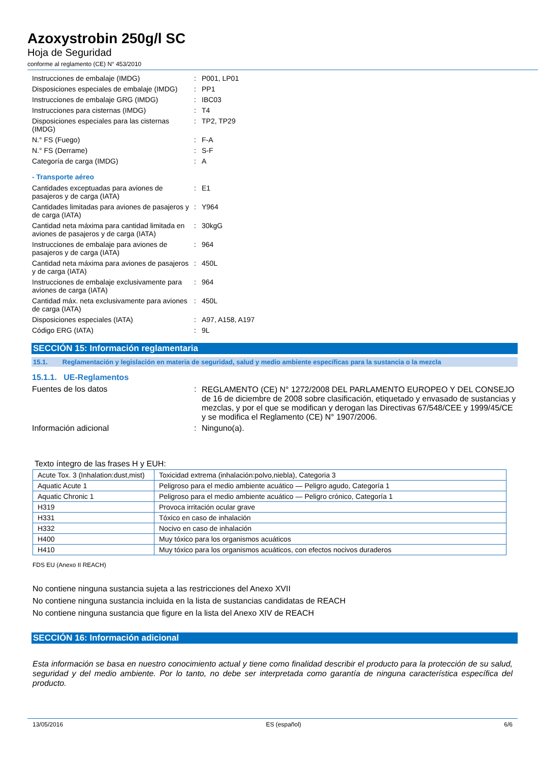Azoxystrobin 250g/l SC
Hoja de Seguridad
conforme al reglamento (CE) N° 453/2010
| Instrucciones de embalaje (IMDG) | : | P001, LP01 |
| Disposiciones especiales de embalaje (IMDG) | : | PP1 |
| Instrucciones de embalaje GRG (IMDG) | : | IBC03 |
| Instrucciones para cisternas (IMDG) | : | T4 |
| Disposiciones especiales para las cisternas (IMDG) | : | TP2, TP29 |
| N.° FS (Fuego) | : | F-A |
| N.° FS (Derrame) | : | S-F |
| Categoría de carga (IMDG) | : | A |
- Transporte aéreo
| Cantidades exceptuadas para aviones de pasajeros y de carga (IATA) | : | E1 |
| Cantidades limitadas para aviones de pasajeros y de carga (IATA) | : | Y964 |
| Cantidad neta máxima para cantidad limitada en aviones de pasajeros y de carga (IATA) | : | 30kgG |
| Instrucciones de embalaje para aviones de pasajeros y de carga (IATA) | : | 964 |
| Cantidad neta máxima para aviones de pasajeros y de carga (IATA) | : | 450L |
| Instrucciones de embalaje exclusivamente para aviones de carga (IATA) | : | 964 |
| Cantidad máx. neta exclusivamente para aviones de carga (IATA) | : | 450L |
| Disposiciones especiales (IATA) | : | A97, A158, A197 |
| Código ERG (IATA) | : | 9L |
SECCIÓN 15: Información reglamentaria
15.1. Reglamentación y legislación en materia de seguridad, salud y medio ambiente específicas para la sustancia o la mezcla
15.1.1. UE-Reglamentos
| Fuentes de los datos | : | REGLAMENTO (CE) N° 1272/2008 DEL PARLAMENTO EUROPEO Y DEL CONSEJO de 16 de diciembre de 2008 sobre clasificación, etiquetado y envasado de sustancias y mezclas, y por el que se modifican y derogan las Directivas 67/548/CEE y 1999/45/CE y se modifica el Reglamento (CE) N° 1907/2006. |
| Información adicional | : | Ninguno(a). |
Texto íntegro de las frases H y EUH:
| Acute Tox. 3 (Inhalation:dust,mist) | Toxicidad extrema (inhalación:polvo,niebla), Categoria 3 |
| Aquatic Acute 1 | Peligroso para el medio ambiente acuático — Peligro agudo, Categoría 1 |
| Aquatic Chronic 1 | Peligroso para el medio ambiente acuático — Peligro crónico, Categoría 1 |
| H319 | Provoca irritación ocular grave |
| H331 | Tóxico en caso de inhalación |
| H332 | Nocivo en caso de inhalación |
| H400 | Muy tóxico para los organismos acuáticos |
| H410 | Muy tóxico para los organismos acuáticos, con efectos nocivos duraderos |
FDS EU (Anexo II REACH)
No contiene ninguna sustancia sujeta a las restricciones del Anexo XVII
No contiene ninguna sustancia incluida en la lista de sustancias candidatas de REACH
No contiene ninguna sustancia que figure en la lista del Anexo XIV de REACH
SECCIÓN 16: Información adicional
Esta información se basa en nuestro conocimiento actual y tiene como finalidad describir el producto para la protección de su salud, seguridad y del medio ambiente. Por lo tanto, no debe ser interpretada como garantía de ninguna característica específica del producto.
13/05/2016 ES (español) 6/6